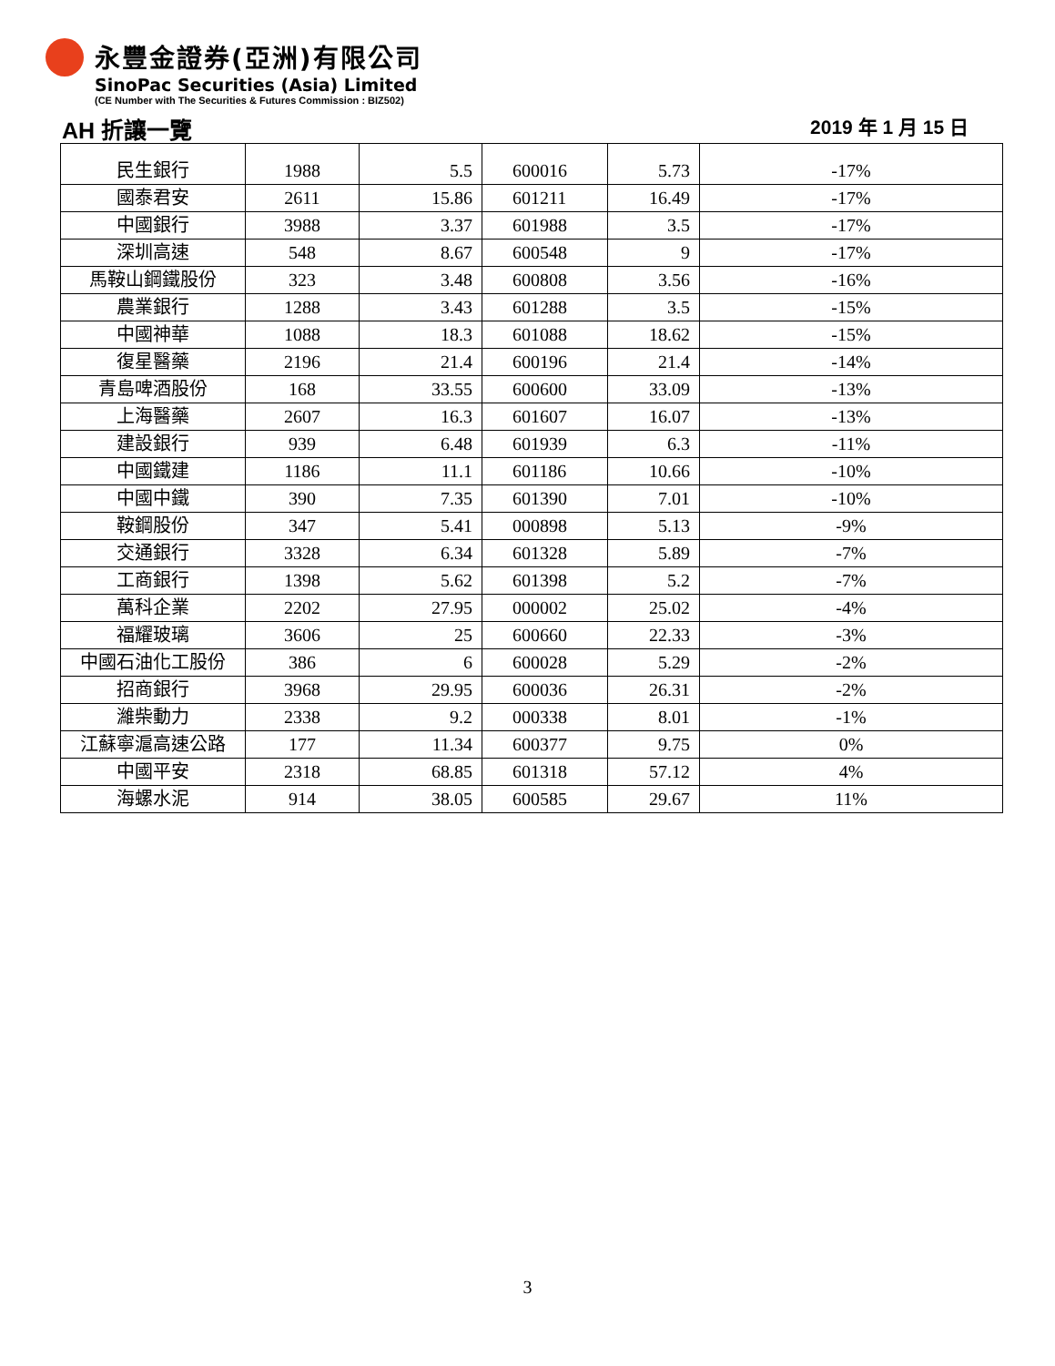永豐金證券(亞洲)有限公司
SinoPac Securities (Asia) Limited
(CE Number with The Securities & Futures Commission : BIZ502)
AH 折讓一覽 2019 年 1 月 15 日
| 民生銀行 | 1988 | 5.5 | 600016 | 5.73 | -17% |
| 國泰君安 | 2611 | 15.86 | 601211 | 16.49 | -17% |
| 中國銀行 | 3988 | 3.37 | 601988 | 3.5 | -17% |
| 深圳高速 | 548 | 8.67 | 600548 | 9 | -17% |
| 馬鞍山鋼鐵股份 | 323 | 3.48 | 600808 | 3.56 | -16% |
| 農業銀行 | 1288 | 3.43 | 601288 | 3.5 | -15% |
| 中國神華 | 1088 | 18.3 | 601088 | 18.62 | -15% |
| 復星醫藥 | 2196 | 21.4 | 600196 | 21.4 | -14% |
| 青島啤酒股份 | 168 | 33.55 | 600600 | 33.09 | -13% |
| 上海醫藥 | 2607 | 16.3 | 601607 | 16.07 | -13% |
| 建設銀行 | 939 | 6.48 | 601939 | 6.3 | -11% |
| 中國鐵建 | 1186 | 11.1 | 601186 | 10.66 | -10% |
| 中國中鐵 | 390 | 7.35 | 601390 | 7.01 | -10% |
| 鞍鋼股份 | 347 | 5.41 | 000898 | 5.13 | -9% |
| 交通銀行 | 3328 | 6.34 | 601328 | 5.89 | -7% |
| 工商銀行 | 1398 | 5.62 | 601398 | 5.2 | -7% |
| 萬科企業 | 2202 | 27.95 | 000002 | 25.02 | -4% |
| 福耀玻璃 | 3606 | 25 | 600660 | 22.33 | -3% |
| 中國石油化工股份 | 386 | 6 | 600028 | 5.29 | -2% |
| 招商銀行 | 3968 | 29.95 | 600036 | 26.31 | -2% |
| 濰柴動力 | 2338 | 9.2 | 000338 | 8.01 | -1% |
| 江蘇寧滬高速公路 | 177 | 11.34 | 600377 | 9.75 | 0% |
| 中國平安 | 2318 | 68.85 | 601318 | 57.12 | 4% |
| 海螺水泥 | 914 | 38.05 | 600585 | 29.67 | 11% |
3